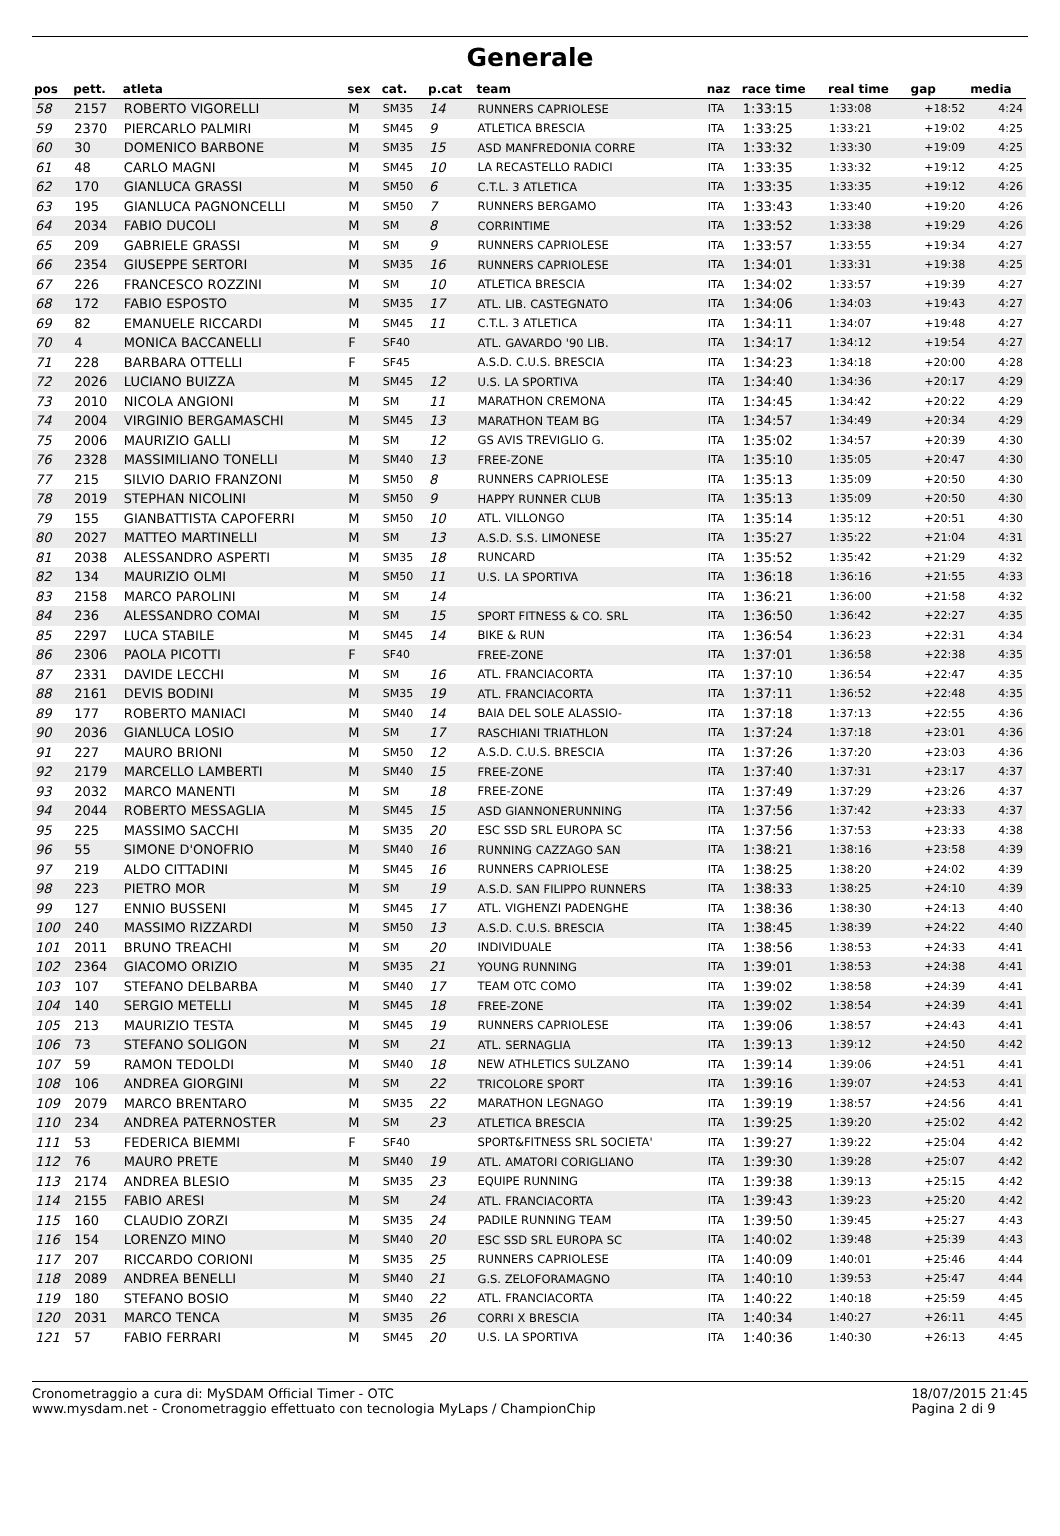Generale
| pos | pett. | atleta | sex | cat. | p.cat | team | naz | race time | real time | gap | media |
| --- | --- | --- | --- | --- | --- | --- | --- | --- | --- | --- | --- |
| 58 | 2157 | ROBERTO VIGORELLI | M | SM35 | 14 | RUNNERS CAPRIOLESE | ITA | 1:33:15 | 1:33:08 | +18:52 | 4:24 |
| 59 | 2370 | PIERCARLO PALMIRI | M | SM45 | 9 | ATLETICA BRESCIA | ITA | 1:33:25 | 1:33:21 | +19:02 | 4:25 |
| 60 | 30 | DOMENICO BARBONE | M | SM35 | 15 | ASD MANFREDONIA CORRE | ITA | 1:33:32 | 1:33:30 | +19:09 | 4:25 |
| 61 | 48 | CARLO MAGNI | M | SM45 | 10 | LA RECASTELLO RADICI | ITA | 1:33:35 | 1:33:32 | +19:12 | 4:25 |
| 62 | 170 | GIANLUCA GRASSI | M | SM50 | 6 | C.T.L. 3 ATLETICA | ITA | 1:33:35 | 1:33:35 | +19:12 | 4:26 |
| 63 | 195 | GIANLUCA PAGNONCELLI | M | SM50 | 7 | RUNNERS BERGAMO | ITA | 1:33:43 | 1:33:40 | +19:20 | 4:26 |
| 64 | 2034 | FABIO DUCOLI | M | SM | 8 | CORRINTIME | ITA | 1:33:52 | 1:33:38 | +19:29 | 4:26 |
| 65 | 209 | GABRIELE GRASSI | M | SM | 9 | RUNNERS CAPRIOLESE | ITA | 1:33:57 | 1:33:55 | +19:34 | 4:27 |
| 66 | 2354 | GIUSEPPE SERTORI | M | SM35 | 16 | RUNNERS CAPRIOLESE | ITA | 1:34:01 | 1:33:31 | +19:38 | 4:25 |
| 67 | 226 | FRANCESCO ROZZINI | M | SM | 10 | ATLETICA BRESCIA | ITA | 1:34:02 | 1:33:57 | +19:39 | 4:27 |
| 68 | 172 | FABIO ESPOSTO | M | SM35 | 17 | ATL. LIB. CASTEGNATO | ITA | 1:34:06 | 1:34:03 | +19:43 | 4:27 |
| 69 | 82 | EMANUELE RICCARDI | M | SM45 | 11 | C.T.L. 3 ATLETICA | ITA | 1:34:11 | 1:34:07 | +19:48 | 4:27 |
| 70 | 4 | MONICA BACCANELLI | F | SF40 | | ATL. GAVARDO '90 LIB. | ITA | 1:34:17 | 1:34:12 | +19:54 | 4:27 |
| 71 | 228 | BARBARA OTTELLI | F | SF45 | | A.S.D. C.U.S. BRESCIA | ITA | 1:34:23 | 1:34:18 | +20:00 | 4:28 |
| 72 | 2026 | LUCIANO BUIZZA | M | SM45 | 12 | U.S. LA SPORTIVA | ITA | 1:34:40 | 1:34:36 | +20:17 | 4:29 |
| 73 | 2010 | NICOLA ANGIONI | M | SM | 11 | MARATHON CREMONA | ITA | 1:34:45 | 1:34:42 | +20:22 | 4:29 |
| 74 | 2004 | VIRGINIO BERGAMASCHI | M | SM45 | 13 | MARATHON TEAM BG | ITA | 1:34:57 | 1:34:49 | +20:34 | 4:29 |
| 75 | 2006 | MAURIZIO GALLI | M | SM | 12 | GS AVIS TREVIGLIO G. | ITA | 1:35:02 | 1:34:57 | +20:39 | 4:30 |
| 76 | 2328 | MASSIMILIANO TONELLI | M | SM40 | 13 | FREE-ZONE | ITA | 1:35:10 | 1:35:05 | +20:47 | 4:30 |
| 77 | 215 | SILVIO DARIO FRANZONI | M | SM50 | 8 | RUNNERS CAPRIOLESE | ITA | 1:35:13 | 1:35:09 | +20:50 | 4:30 |
| 78 | 2019 | STEPHAN NICOLINI | M | SM50 | 9 | HAPPY RUNNER CLUB | ITA | 1:35:13 | 1:35:09 | +20:50 | 4:30 |
| 79 | 155 | GIANBATTISTA CAPOFERRI | M | SM50 | 10 | ATL. VILLONGO | ITA | 1:35:14 | 1:35:12 | +20:51 | 4:30 |
| 80 | 2027 | MATTEO MARTINELLI | M | SM | 13 | A.S.D. S.S. LIMONESE | ITA | 1:35:27 | 1:35:22 | +21:04 | 4:31 |
| 81 | 2038 | ALESSANDRO ASPERTI | M | SM35 | 18 | RUNCARD | ITA | 1:35:52 | 1:35:42 | +21:29 | 4:32 |
| 82 | 134 | MAURIZIO OLMI | M | SM50 | 11 | U.S. LA SPORTIVA | ITA | 1:36:18 | 1:36:16 | +21:55 | 4:33 |
| 83 | 2158 | MARCO PAROLINI | M | SM | 14 | | ITA | 1:36:21 | 1:36:00 | +21:58 | 4:32 |
| 84 | 236 | ALESSANDRO COMAI | M | SM | 15 | SPORT FITNESS & CO. SRL | ITA | 1:36:50 | 1:36:42 | +22:27 | 4:35 |
| 85 | 2297 | LUCA STABILE | M | SM45 | 14 | BIKE & RUN | ITA | 1:36:54 | 1:36:23 | +22:31 | 4:34 |
| 86 | 2306 | PAOLA PICOTTI | F | SF40 | | FREE-ZONE | ITA | 1:37:01 | 1:36:58 | +22:38 | 4:35 |
| 87 | 2331 | DAVIDE LECCHI | M | SM | 16 | ATL. FRANCIACORTA | ITA | 1:37:10 | 1:36:54 | +22:47 | 4:35 |
| 88 | 2161 | DEVIS BODINI | M | SM35 | 19 | ATL. FRANCIACORTA | ITA | 1:37:11 | 1:36:52 | +22:48 | 4:35 |
| 89 | 177 | ROBERTO MANIACI | M | SM40 | 14 | BAIA DEL SOLE ALASSIO- | ITA | 1:37:18 | 1:37:13 | +22:55 | 4:36 |
| 90 | 2036 | GIANLUCA LOSIO | M | SM | 17 | RASCHIANI TRIATHLON | ITA | 1:37:24 | 1:37:18 | +23:01 | 4:36 |
| 91 | 227 | MAURO BRIONI | M | SM50 | 12 | A.S.D. C.U.S. BRESCIA | ITA | 1:37:26 | 1:37:20 | +23:03 | 4:36 |
| 92 | 2179 | MARCELLO LAMBERTI | M | SM40 | 15 | FREE-ZONE | ITA | 1:37:40 | 1:37:31 | +23:17 | 4:37 |
| 93 | 2032 | MARCO MANENTI | M | SM | 18 | FREE-ZONE | ITA | 1:37:49 | 1:37:29 | +23:26 | 4:37 |
| 94 | 2044 | ROBERTO MESSAGLIA | M | SM45 | 15 | ASD GIANNONERUNNING | ITA | 1:37:56 | 1:37:42 | +23:33 | 4:37 |
| 95 | 225 | MASSIMO SACCHI | M | SM35 | 20 | ESC SSD SRL EUROPA SC | ITA | 1:37:56 | 1:37:53 | +23:33 | 4:38 |
| 96 | 55 | SIMONE D'ONOFRIO | M | SM40 | 16 | RUNNING CAZZAGO SAN | ITA | 1:38:21 | 1:38:16 | +23:58 | 4:39 |
| 97 | 219 | ALDO CITTADINI | M | SM45 | 16 | RUNNERS CAPRIOLESE | ITA | 1:38:25 | 1:38:20 | +24:02 | 4:39 |
| 98 | 223 | PIETRO MOR | M | SM | 19 | A.S.D. SAN FILIPPO RUNNERS | ITA | 1:38:33 | 1:38:25 | +24:10 | 4:39 |
| 99 | 127 | ENNIO BUSSENI | M | SM45 | 17 | ATL. VIGHENZI PADENGHE | ITA | 1:38:36 | 1:38:30 | +24:13 | 4:40 |
| 100 | 240 | MASSIMO RIZZARDI | M | SM50 | 13 | A.S.D. C.U.S. BRESCIA | ITA | 1:38:45 | 1:38:39 | +24:22 | 4:40 |
| 101 | 2011 | BRUNO TREACHI | M | SM | 20 | INDIVIDUALE | ITA | 1:38:56 | 1:38:53 | +24:33 | 4:41 |
| 102 | 2364 | GIACOMO ORIZIO | M | SM35 | 21 | YOUNG RUNNING | ITA | 1:39:01 | 1:38:53 | +24:38 | 4:41 |
| 103 | 107 | STEFANO DELBARBA | M | SM40 | 17 | TEAM OTC COMO | ITA | 1:39:02 | 1:38:58 | +24:39 | 4:41 |
| 104 | 140 | SERGIO METELLI | M | SM45 | 18 | FREE-ZONE | ITA | 1:39:02 | 1:38:54 | +24:39 | 4:41 |
| 105 | 213 | MAURIZIO TESTA | M | SM45 | 19 | RUNNERS CAPRIOLESE | ITA | 1:39:06 | 1:38:57 | +24:43 | 4:41 |
| 106 | 73 | STEFANO SOLIGON | M | SM | 21 | ATL. SERNAGLIA | ITA | 1:39:13 | 1:39:12 | +24:50 | 4:42 |
| 107 | 59 | RAMON TEDOLDI | M | SM40 | 18 | NEW ATHLETICS SULZANO | ITA | 1:39:14 | 1:39:06 | +24:51 | 4:41 |
| 108 | 106 | ANDREA GIORGINI | M | SM | 22 | TRICOLORE SPORT | ITA | 1:39:16 | 1:39:07 | +24:53 | 4:41 |
| 109 | 2079 | MARCO BRENTARO | M | SM35 | 22 | MARATHON LEGNAGO | ITA | 1:39:19 | 1:38:57 | +24:56 | 4:41 |
| 110 | 234 | ANDREA PATERNOSTER | M | SM | 23 | ATLETICA BRESCIA | ITA | 1:39:25 | 1:39:20 | +25:02 | 4:42 |
| 111 | 53 | FEDERICA BIEMMI | F | SF40 | | SPORT&FITNESS SRL SOCIETA' | ITA | 1:39:27 | 1:39:22 | +25:04 | 4:42 |
| 112 | 76 | MAURO PRETE | M | SM40 | 19 | ATL. AMATORI CORIGLIANO | ITA | 1:39:30 | 1:39:28 | +25:07 | 4:42 |
| 113 | 2174 | ANDREA BLESIO | M | SM35 | 23 | EQUIPE RUNNING | ITA | 1:39:38 | 1:39:13 | +25:15 | 4:42 |
| 114 | 2155 | FABIO ARESI | M | SM | 24 | ATL. FRANCIACORTA | ITA | 1:39:43 | 1:39:23 | +25:20 | 4:42 |
| 115 | 160 | CLAUDIO ZORZI | M | SM35 | 24 | PADILE RUNNING TEAM | ITA | 1:39:50 | 1:39:45 | +25:27 | 4:43 |
| 116 | 154 | LORENZO MINO | M | SM40 | 20 | ESC SSD SRL EUROPA SC | ITA | 1:40:02 | 1:39:48 | +25:39 | 4:43 |
| 117 | 207 | RICCARDO CORIONI | M | SM35 | 25 | RUNNERS CAPRIOLESE | ITA | 1:40:09 | 1:40:01 | +25:46 | 4:44 |
| 118 | 2089 | ANDREA BENELLI | M | SM40 | 21 | G.S. ZELOFORAMAGNO | ITA | 1:40:10 | 1:39:53 | +25:47 | 4:44 |
| 119 | 180 | STEFANO BOSIO | M | SM40 | 22 | ATL. FRANCIACORTA | ITA | 1:40:22 | 1:40:18 | +25:59 | 4:45 |
| 120 | 2031 | MARCO TENCA | M | SM35 | 26 | CORRI X BRESCIA | ITA | 1:40:34 | 1:40:27 | +26:11 | 4:45 |
| 121 | 57 | FABIO FERRARI | M | SM45 | 20 | U.S. LA SPORTIVA | ITA | 1:40:36 | 1:40:30 | +26:13 | 4:45 |
Cronometraggio a cura di: MySDAM Official Timer - OTC
www.mysdam.net - Cronometraggio effettuato con tecnologia MyLaps / ChampionChip
18/07/2015 21:45
Pagina 2 di 9